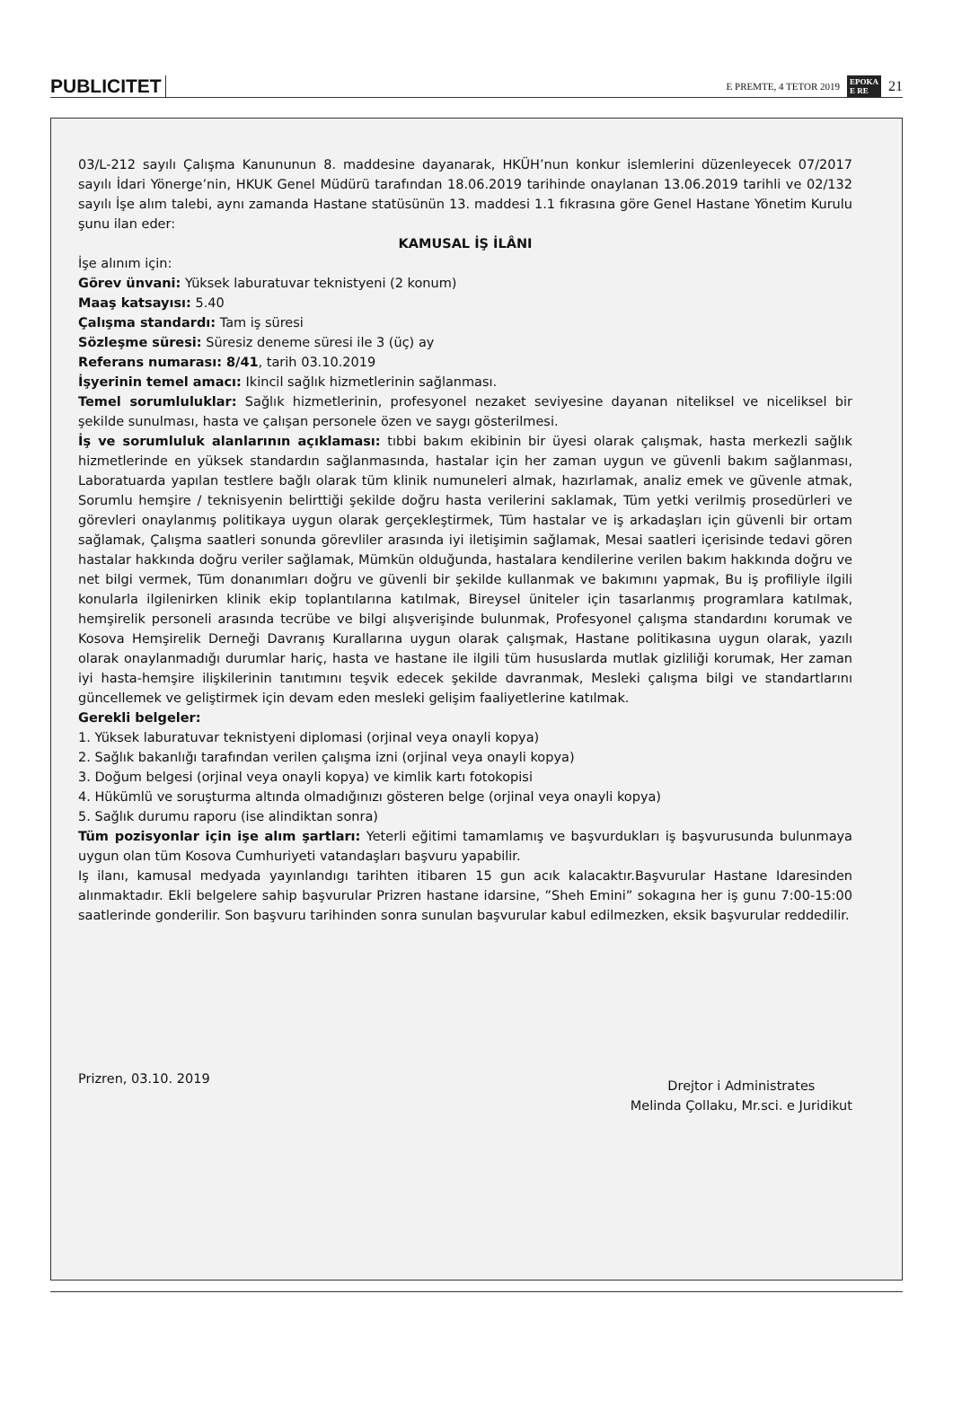PUBLICITET E PREMTE, 4 TETOR 2019 EPOKA
E RE 21
03/L-212 sayılı Çalışma Kanununun 8. maddesine dayanarak, HKÜH’nun konkur islemlerini düzenleyecek 07/2017 sayılı İdari Yönerge’nin, HKUK Genel Müdürü tarafından 18.06.2019 tarihinde onaylanan 13.06.2019 tarihli ve 02/132 sayılı İşe alım talebi, aynı zamanda Hastane statüsünün 13. maddesi 1.1 fıkrasına göre Genel Hastane Yönetim Kurulu şunu ilan eder:
KAMUSAL İŞ İLÂNI
İşe alınım için:
Görev ünvani: Yüksek laburatuvar teknistyeni (2 konum)
Maaş katsayısı: 5.40
Çalışma standardı: Tam iş süresi
Sözleşme süresi: Süresiz deneme süresi ile 3 (üç) ay
Referans numarası: 8/41, tarih 03.10.2019
İşyerinin temel amacı: Ikincil sağlık hizmetlerinin sağlanması.
Temel sorumluluklar: Sağlık hizmetlerinin, profesyonel nezaket seviyesine dayanan niteliksel ve niceliksel bir şekilde sunulması, hasta ve çalışan personele özen ve saygı gösterilmesi.
İş ve sorumluluk alanlarının açıklaması: tıbbi bakım ekibinin bir üyesi olarak çalışmak, hasta merkezli sağlık hizmetlerinde en yüksek standardın sağlanmasında, hastalar için her zaman uygun ve güvenli bakım sağlanması, Laboratuarda yapılan testlere bağlı olarak tüm klinik numuneleri almak, hazırlamak, analiz emek ve güvenle atmak, Sorumlu hemşire / teknisyenin belirttiği şekilde doğru hasta verilerini saklamak, Tüm yetki verilmiş prosedürleri ve görevleri onaylanmış politikaya uygun olarak gerçekleştirmek, Tüm hastalar ve iş arkadaşları için güvenli bir ortam sağlamak, Çalışma saatleri sonunda görevliler arasında iyi iletişimin sağlamak, Mesai saatleri içerisinde tedavi gören hastalar hakkında doğru veriler sağlamak, Mümkün olduğunda, hastalara kendilerine verilen bakım hakkında doğru ve net bilgi vermek, Tüm donanımları doğru ve güvenli bir şekilde kullanmak ve bakımını yapmak, Bu iş profiliyle ilgili konularla ilgilenirken klinik ekip toplantılarına katılmak, Bireysel üniteler için tasarlanmış programlara katılmak, hemşirelik personeli arasında tecrübe ve bilgi alışverişinde bulunmak, Profesyonel çalışma standardını korumak ve Kosova Hemşirelik Derneği Davranış Kurallarına uygun olarak çalışmak, Hastane politikasına uygun olarak, yazılı olarak onaylanmadığı durumlar hariç, hasta ve hastane ile ilgili tüm hususlarda mutlak gizliliği korumak, Her zaman iyi hasta-hemşire ilişkilerinin tanıtımını teşvik edecek şekilde davranmak, Mesleki çalışma bilgi ve standartlarını güncellemek ve geliştirmek için devam eden mesleki gelişim faaliyetlerine katılmak.
Gerekli belgeler:
1. Yüksek laburatuvar teknistyeni diplomasi (orjinal veya onayli kopya)
2. Sağlık bakanlığı tarafından verilen çalışma izni (orjinal veya onayli kopya)
3. Doğum belgesi (orjinal veya onayli kopya) ve kimlik kartı fotokopisi
4. Hükümlü ve soruşturma altında olmadığınızı gösteren belge (orjinal veya onayli kopya)
5. Sağlık durumu raporu (ise alindiktan sonra)
Tüm pozisyonlar için işe alım şartları: Yeterli eğitimi tamamlamış ve başvurdukları iş başvurusunda bulunmaya uygun olan tüm Kosova Cumhuriyeti vatandaşları başvuru yapabilir.
Iş ilanı, kamusal medyada yayınlandıgı tarihten itibaren 15 gun acık kalacaktır.Başvurular Hastane Idaresinden alınmaktadır. Ekli belgelere sahip başvurular Prizren hastane idarsine, ”Sheh Emini” sokagına her iş gunu 7:00-15:00 saatlerinde gonderilir. Son başvuru tarihinden sonra sunulan başvurular kabul edilmezken, eksik başvurular reddedilir.
Prizren, 03.10. 2019 Drejtor i Administrates
Melinda Çollaku, Mr.sci. e Juridikut